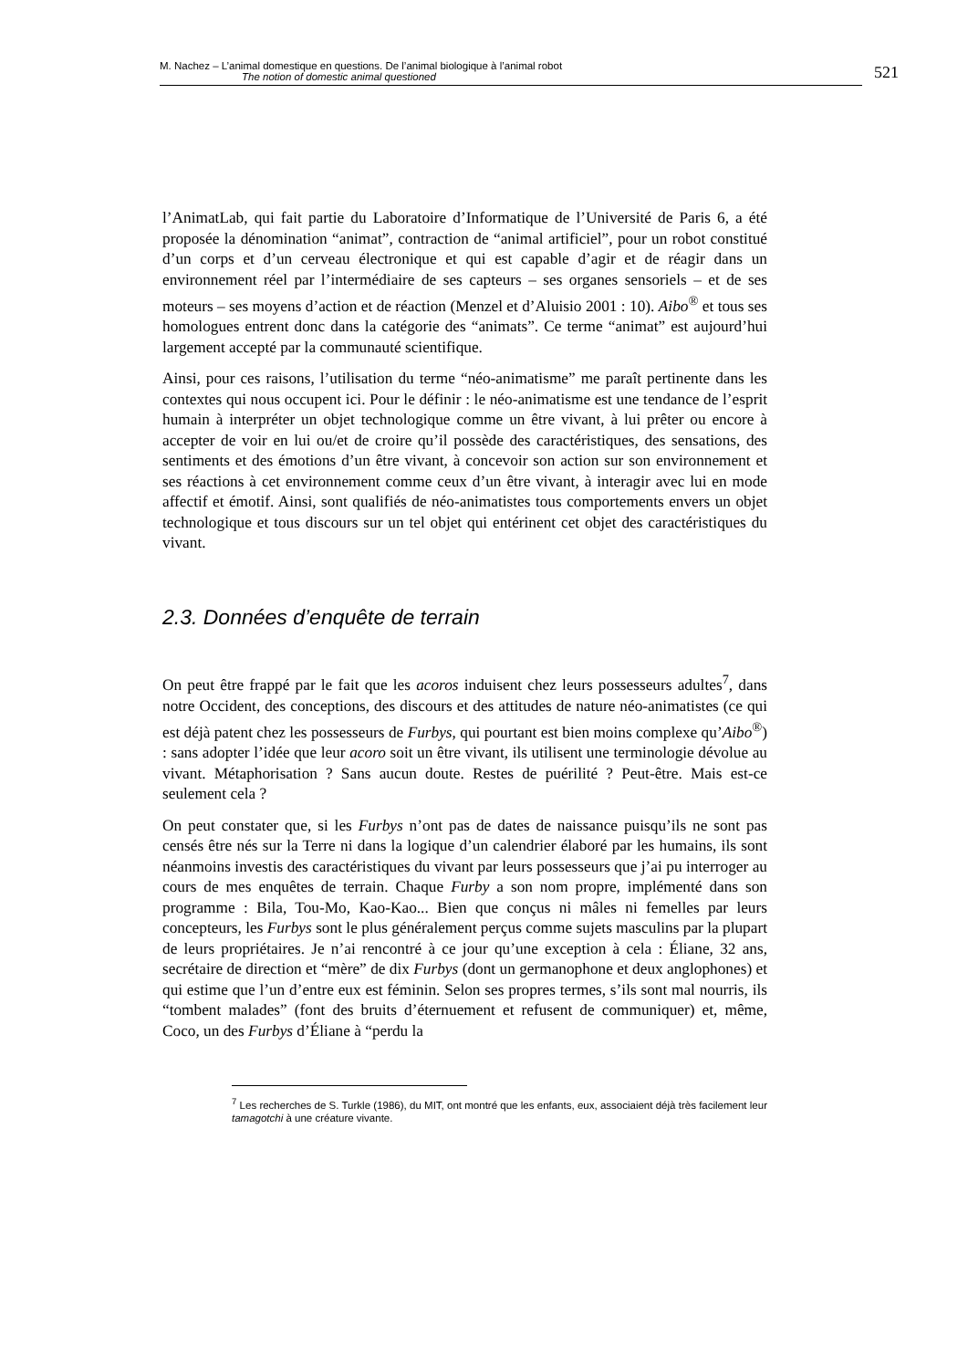M. Nachez – L’animal domestique en questions. De l’animal biologique à l’animal robot
The notion of domestic animal questioned
521
l’AnimatLab, qui fait partie du Laboratoire d’Informatique de l’Université de Paris 6, a été proposée la dénomination “animat”, contraction de “animal artificiel”, pour un robot constitué d’un corps et d’un cerveau électronique et qui est capable d’agir et de réagir dans un environnement réel par l’intermédiaire de ses capteurs – ses organes sensoriels – et de ses moteurs – ses moyens d’action et de réaction (Menzel et d’Aluisio 2001 : 10). Aibo<sup>®</sup> et tous ses homologues entrent donc dans la catégorie des “animats”. Ce terme “animat” est aujourd’hui largement accepté par la communauté scientifique.
Ainsi, pour ces raisons, l’utilisation du terme “néo-animatisme” me paraît pertinente dans les contextes qui nous occupent ici. Pour le définir : le néo-animatisme est une tendance de l’esprit humain à interpréter un objet technologique comme un être vivant, à lui prêter ou encore à accepter de voir en lui ou/et de croire qu’il possède des caractéristiques, des sensations, des sentiments et des émotions d’un être vivant, à concevoir son action sur son environnement et ses réactions à cet environnement comme ceux d’un être vivant, à interagir avec lui en mode affectif et émotif. Ainsi, sont qualifiés de néo-animatistes tous comportements envers un objet technologique et tous discours sur un tel objet qui entérinent cet objet des caractéristiques du vivant.
2.3. Données d’enquête de terrain
On peut être frappé par le fait que les acoros induisent chez leurs possesseurs adultes<sup>7</sup>, dans notre Occident, des conceptions, des discours et des attitudes de nature néo-animatistes (ce qui est déjà patent chez les possesseurs de Furbys, qui pourtant est bien moins complexe qu’Aibo<sup>®</sup>) : sans adopter l’idée que leur acoro soit un être vivant, ils utilisent une terminologie dévolue au vivant. Métaphorisation ? Sans aucun doute. Restes de puérilité ? Peut-être. Mais est-ce seulement cela ?
On peut constater que, si les Furbys n’ont pas de dates de naissance puisqu’ils ne sont pas censés être nés sur la Terre ni dans la logique d’un calendrier élaboré par les humains, ils sont néanmoins investis des caractéristiques du vivant par leurs possesseurs que j’ai pu interroger au cours de mes enquêtes de terrain. Chaque Furby a son nom propre, implémenté dans son programme : Bila, Tou-Mo, Kao-Kao... Bien que conçus ni mâles ni femelles par leurs concepteurs, les Furbys sont le plus généralement perçus comme sujets masculins par la plupart de leurs propriétaires. Je n’ai rencontré à ce jour qu’une exception à cela : Éliane, 32 ans, secrétaire de direction et “mère” de dix Furbys (dont un germanophone et deux anglophones) et qui estime que l’un d’entre eux est féminin. Selon ses propres termes, s’ils sont mal nourris, ils “tombent malades” (font des bruits d’éternuement et refusent de communiquer) et, même, Coco, un des Furbys d’Éliane à “perdu la
<sup>7</sup> Les recherches de S. Turkle (1986), du MIT, ont montré que les enfants, eux, associaient déjà très facilement leur tamagotchi à une créature vivante.